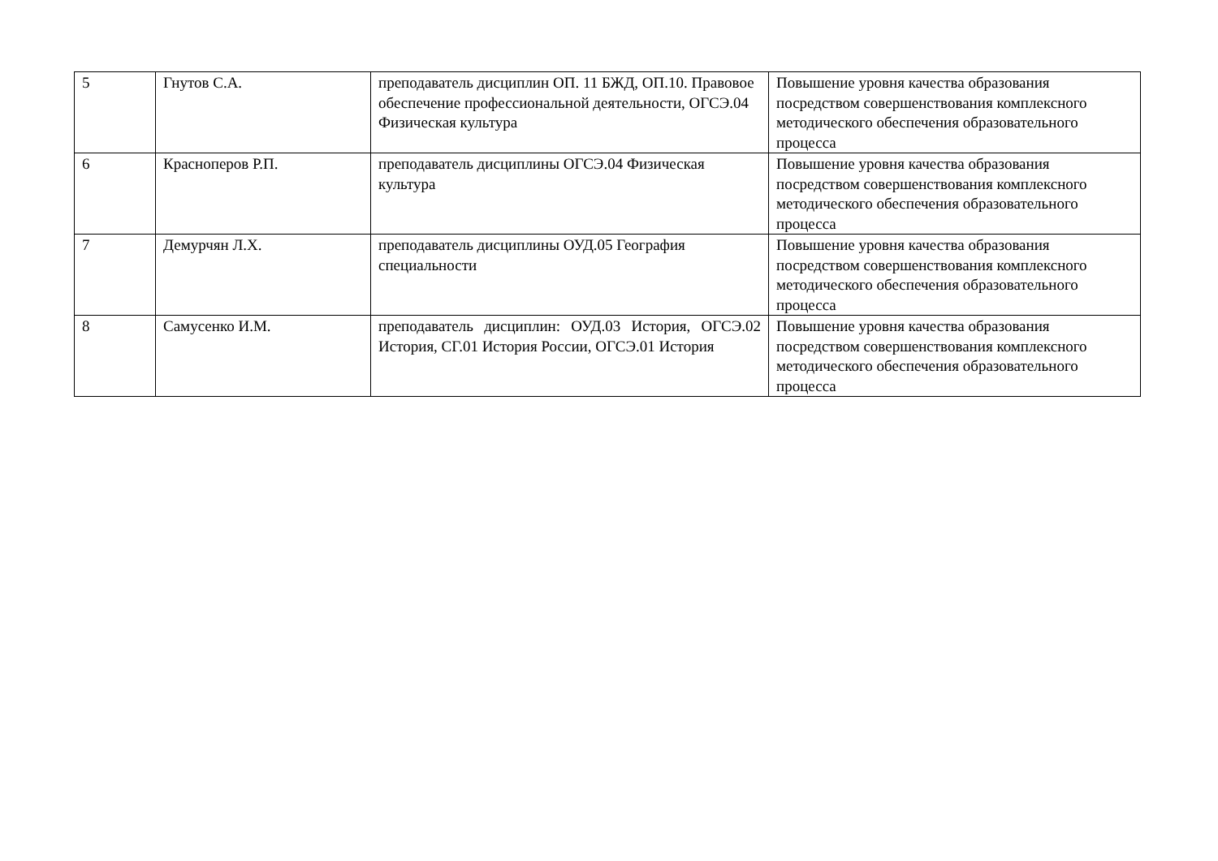| 5 | Гнутов С.А. | преподаватель дисциплин ОП. 11 БЖД, ОП.10. Правовое обеспечение профессиональной деятельности, ОГСЭ.04 Физическая культура | Повышение уровня качества образования посредством совершенствования комплексного методического обеспечения образовательного процесса |
| 6 | Красноперов Р.П. | преподаватель дисциплины ОГСЭ.04 Физическая культура | Повышение уровня качества образования посредством совершенствования комплексного методического обеспечения образовательного процесса |
| 7 | Демурчян Л.Х. | преподаватель дисциплины ОУД.05 География специальности | Повышение уровня качества образования посредством совершенствования комплексного методического обеспечения образовательного процесса |
| 8 | Самусенко И.М. | преподаватель дисциплин: ОУД.03 История, ОГСЭ.02 История, СГ.01 История России, ОГСЭ.01 История | Повышение уровня качества образования посредством совершенствования комплексного методического обеспечения образовательного процесса |